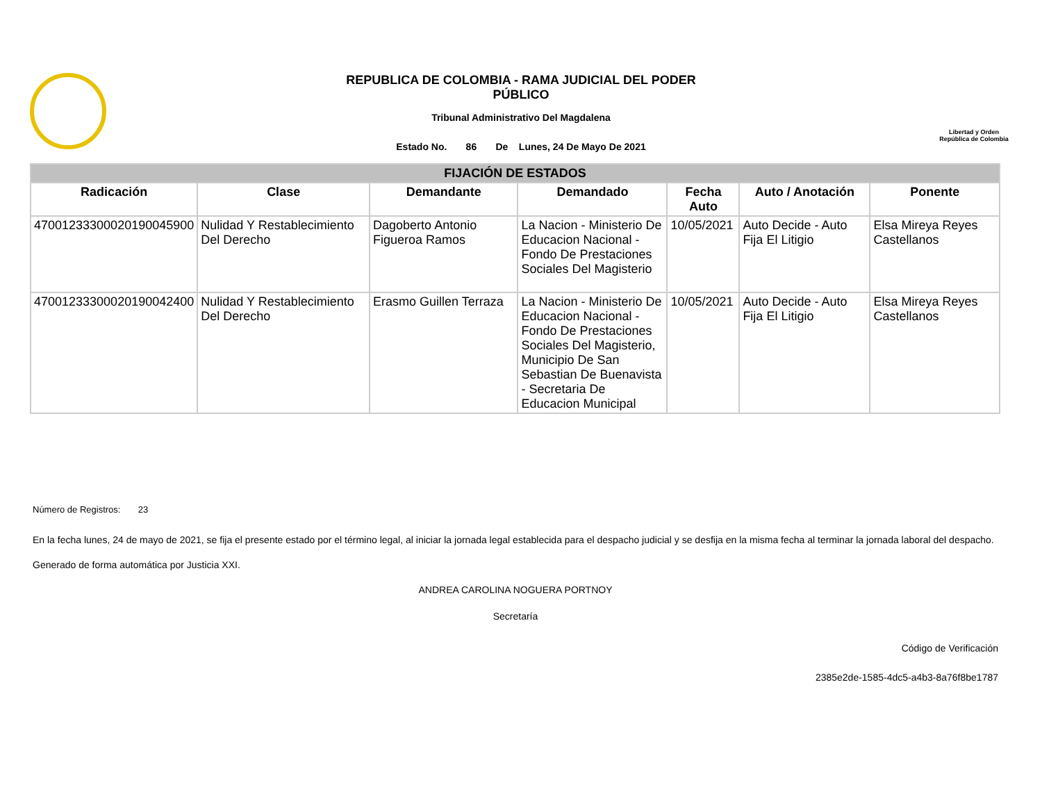REPUBLICA DE COLOMBIA - RAMA JUDICIAL DEL PODER PÚBLICO
Tribunal Administrativo Del Magdalena
Estado No. 86 De Lunes, 24 De Mayo De 2021
Libertad y Orden República de Colombia
| FIJACIÓN DE ESTADOS | | | | | | |
| --- | --- | --- | --- | --- | --- | --- |
| Radicación | Clase | Demandante | Demandado | Fecha Auto | Auto / Anotación | Ponente |
| 47001233300020190045900 | Nulidad Y Restablecimiento Del Derecho | Dagoberto Antonio Figueroa Ramos | La Nacion - Ministerio De Educacion Nacional - Fondo De Prestaciones Sociales Del Magisterio | 10/05/2021 | Auto Decide - Auto Fija El Litigio | Elsa Mireya Reyes Castellanos |
| 47001233300020190042400 | Nulidad Y Restablecimiento Del Derecho | Erasmo Guillen Terraza | La Nacion - Ministerio De Educacion Nacional - Fondo De Prestaciones Sociales Del Magisterio, Municipio De San Sebastian De Buenavista - Secretaria De Educacion Municipal | 10/05/2021 | Auto Decide - Auto Fija El Litigio | Elsa Mireya Reyes Castellanos |
Número de Registros: 23
En la fecha lunes, 24 de mayo de 2021, se fija el presente estado por el término legal, al iniciar la jornada legal establecida para el despacho judicial y se desfija en la misma fecha al terminar la jornada laboral del despacho.
Generado de forma automática por Justicia XXI.
ANDREA CAROLINA NOGUERA PORTNOY
Secretaría
Código de Verificación
2385e2de-1585-4dc5-a4b3-8a76f8be1787